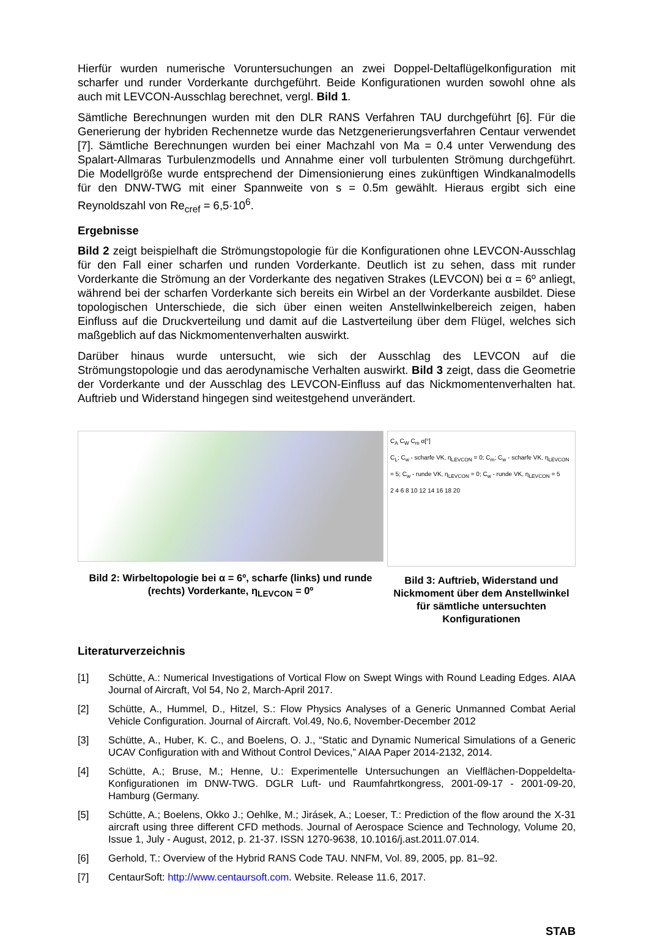Hierfür wurden numerische Voruntersuchungen an zwei Doppel-Deltaflügelkonfiguration mit scharfer und runder Vorderkante durchgeführt. Beide Konfigurationen wurden sowohl ohne als auch mit LEVCON-Ausschlag berechnet, vergl. Bild 1.
Sämtliche Berechnungen wurden mit den DLR RANS Verfahren TAU durchgeführt [6]. Für die Generierung der hybriden Rechennetze wurde das Netzgenerierungsverfahren Centaur verwendet [7]. Sämtliche Berechnungen wurden bei einer Machzahl von Ma = 0.4 unter Verwendung des Spalart-Allmaras Turbulenzmodells und Annahme einer voll turbulenten Strömung durchgeführt. Die Modellgröße wurde entsprechend der Dimensionierung eines zukünftigen Windkanalmodells für den DNW-TWG mit einer Spannweite von s = 0.5m gewählt. Hieraus ergibt sich eine Reynoldszahl von Re<sub>cref</sub> = 6,5·10<sup>6</sup>.
Ergebnisse
Bild 2 zeigt beispielhaft die Strömungstopologie für die Konfigurationen ohne LEVCON-Ausschlag für den Fall einer scharfen und runden Vorderkante. Deutlich ist zu sehen, dass mit runder Vorderkante die Strömung an der Vorderkante des negativen Strakes (LEVCON) bei α = 6º anliegt, während bei der scharfen Vorderkante sich bereits ein Wirbel an der Vorderkante ausbildet. Diese topologischen Unterschiede, die sich über einen weiten Anstellwinkelbereich zeigen, haben Einfluss auf die Druckverteilung und damit auf die Lastverteilung über dem Flügel, welches sich maßgeblich auf das Nickmomentenverhalten auswirkt.
Darüber hinaus wurde untersucht, wie sich der Ausschlag des LEVCON auf die Strömungstopologie und das aerodynamische Verhalten auswirkt. Bild 3 zeigt, dass die Geometrie der Vorderkante und der Ausschlag des LEVCON-Einfluss auf das Nickmomentenverhalten hat. Auftrieb und Widerstand hingegen sind weitestgehend unverändert.
Bild 2: Wirbeltopologie bei α = 6º, scharfe (links) und runde (rechts) Vorderkante, η<sub>LEVCON</sub> = 0º
C<sub>A</sub> C<sub>W</sub> C<sub>m</sub> α[°]
C<sub>L</sub>; C<sub>w</sub> - scharfe VK, η<sub>LEVCON</sub> = 0; C<sub>m</sub>; C<sub>w</sub> - scharfe VK, η<sub>LEVCON</sub> = 5; C<sub>w</sub> - runde VK, η<sub>LEVCON</sub> = 0; C<sub>w</sub> - runde VK, η<sub>LEVCON</sub> = 5
2 4 6 8 10 12 14 16 18 20
Bild 3: Auftrieb, Widerstand und Nickmoment über dem Anstellwinkel für sämtliche untersuchten Konfigurationen
Literaturverzeichnis
[1] Schütte, A.: Numerical Investigations of Vortical Flow on Swept Wings with Round Leading Edges. AIAA Journal of Aircraft, Vol 54, No 2, March-April 2017.
[2] Schütte, A., Hummel, D., Hitzel, S.: Flow Physics Analyses of a Generic Unmanned Combat Aerial Vehicle Configuration. Journal of Aircraft. Vol.49, No.6, November-December 2012
[3] Schütte, A., Huber, K. C., and Boelens, O. J., “Static and Dynamic Numerical Simulations of a Generic UCAV Configuration with and Without Control Devices,” AIAA Paper 2014-2132, 2014.
[4] Schütte, A.; Bruse, M.; Henne, U.: Experimentelle Untersuchungen an Vielflächen-Doppeldelta-Konfigurationen im DNW-TWG. DGLR Luft- und Raumfahrtkongress, 2001-09-17 - 2001-09-20, Hamburg (Germany.
[5] Schütte, A.; Boelens, Okko J.; Oehlke, M.; Jirásek, A.; Loeser, T.: Prediction of the flow around the X-31 aircraft using three different CFD methods. Journal of Aerospace Science and Technology, Volume 20, Issue 1, July - August, 2012, p. 21-37. ISSN 1270-9638, 10.1016/j.ast.2011.07.014.
[6] Gerhold, T.: Overview of the Hybrid RANS Code TAU. NNFM, Vol. 89, 2005, pp. 81–92.
[7] CentaurSoft: http://www.centaursoft.com. Website. Release 11.6, 2017.
STAB